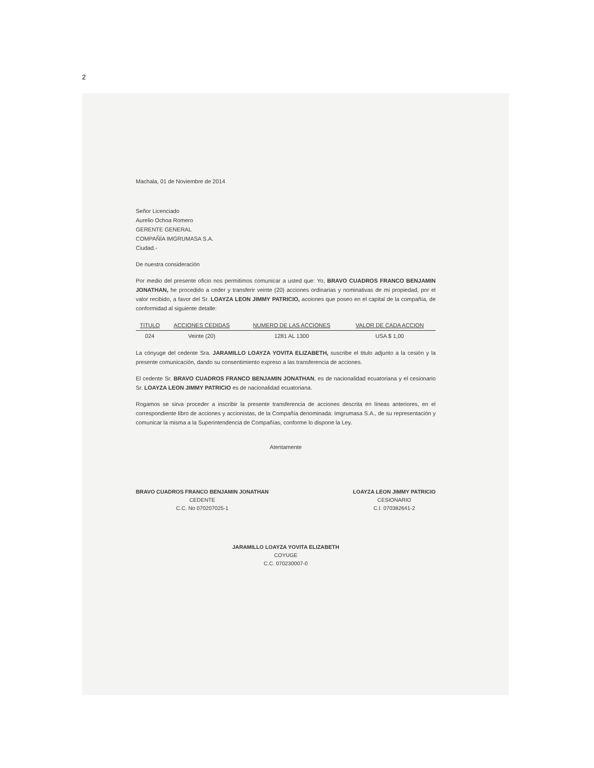2
Machala, 01 de Noviembre de 2014
Señor Licenciado
Aurelio Ochoa Romero
GERENTE GENERAL
COMPAÑÍA IMGRUMASA S.A.
Ciudad.-
De nuestra consideración
Por medio del presente oficio nos permitimos comunicar a usted que: Yo, BRAVO CUADROS FRANCO BENJAMIN JONATHAN, he procedido a ceder y transferir veinte (20) acciones ordinarias y nominativas de mi propiedad, por el valor recibido, a favor del Sr. LOAYZA LEON JIMMY PATRICIO, acciones que poseo en el capital de la compañía, de conformidad al siguiente detalle:
| TITULO | ACCIONES CEDIDAS | NUMERO DE LAS ACCIONES | VALOR DE CADA ACCION |
| --- | --- | --- | --- |
| 024 | Veinte (20) | 1281 AL 1300 | USA $ 1,00 |
La cónyuge del cedente Sra. JARAMILLO LOAYZA YOVITA ELIZABETH, suscribe el titulo adjunto a la cesión y la presente comunicación, dando su consentimiento expreso a las transferencia de acciones.
El cedente Sr. BRAVO CUADROS FRANCO BENJAMIN JONATHAN, es de nacionalidad ecuatoriana y el cesionario Sr. LOAYZA LEON JIMMY PATRICIO es de nacionalidad ecuatoriana.
Rogamos se sirva proceder a inscribir la presente transferencia de acciones descrita en líneas anteriores, en el correspondiente libro de acciones y accionistas, de la Compañía denominada: Imgrumasa S.A., de su representación y comunicar la misma a la Superintendencia de Compañías, conforme lo dispone la Ley.
Atentamente
BRAVO CUADROS FRANCO BENJAMIN JONATHAN
CEDENTE
C.C. No 070207025-1
LOAYZA LEON JIMMY PATRICIO
CESIONARIO
C.I. 070382641-2
JARAMILLO LOAYZA YOVITA ELIZABETH
COYUGE
C.C. 070230007-0